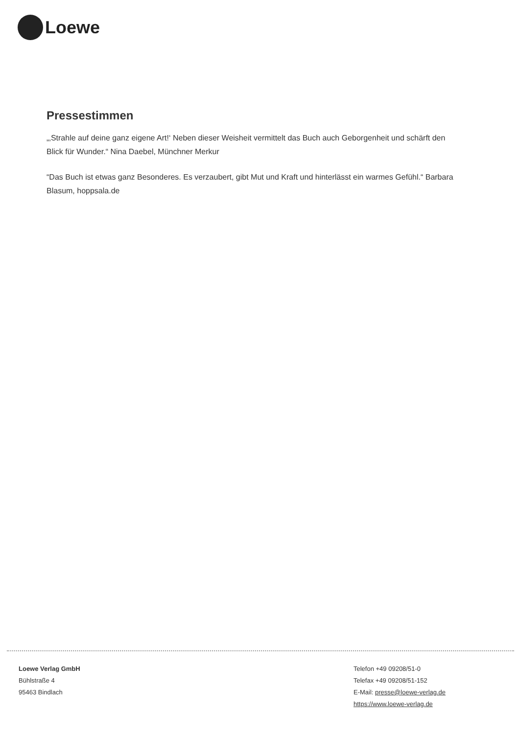Loewe
Pressestimmen
„‚Strahle auf deine ganz eigene Art!‘ Neben dieser Weisheit vermittelt das Buch auch Geborgenheit und schärft den Blick für Wunder.“ Nina Daebel, Münchner Merkur
“Das Buch ist etwas ganz Besonderes. Es verzaubert, gibt Mut und Kraft und hinterlässt ein warmes Gefühl.“ Barbara Blasum, hoppsala.de
Loewe Verlag GmbH
Bühlstraße 4
95463 Bindlach
Telefon +49 09208/51-0
Telefax +49 09208/51-152
E-Mail: presse@loewe-verlag.de
https://www.loewe-verlag.de